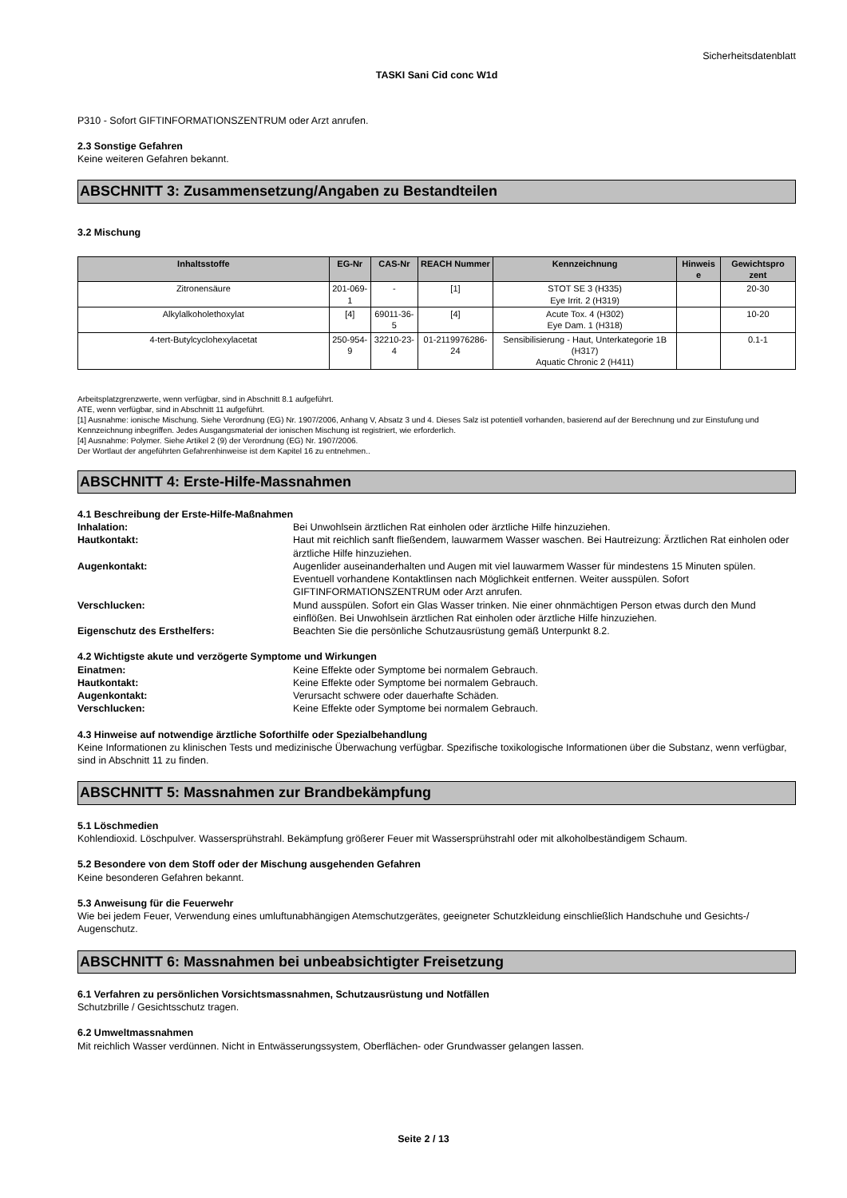Sicherheitsdatenblatt
TASKI Sani Cid conc W1d
P310 - Sofort GIFTINFORMATIONSZENTRUM oder Arzt anrufen.
2.3 Sonstige Gefahren
Keine weiteren Gefahren bekannt.
ABSCHNITT 3: Zusammensetzung/Angaben zu Bestandteilen
3.2 Mischung
| Inhaltsstoffe | EG-Nr | CAS-Nr | REACH Nummer | Kennzeichnung | Hinweis e | Gewichtspro zent |
| --- | --- | --- | --- | --- | --- | --- |
| Zitronensäure | 201-069-1 | - | [1] | STOT SE 3 (H335) Eye Irrit. 2 (H319) | | 20-30 |
| Alkylalkoholethoxylat | [4] | 69011-36-5 | [4] | Acute Tox. 4 (H302) Eye Dam. 1 (H318) | | 10-20 |
| 4-tert-Butylcyclohexylacetat | 250-954-9 | 32210-23-4 | 01-2119976286-24 | Sensibilisierung - Haut, Unterkategorie 1B (H317) Aquatic Chronic 2 (H411) | | 0.1-1 |
Arbeitsplatzgrenzwerte, wenn verfügbar, sind in Abschnitt 8.1 aufgeführt.
ATE, wenn verfügbar, sind in Abschnitt 11 aufgeführt.
[1] Ausnahme: ionische Mischung. Siehe Verordnung (EG) Nr. 1907/2006, Anhang V, Absatz 3 und 4. Dieses Salz ist potentiell vorhanden, basierend auf der Berechnung und zur Einstufung und Kennzeichnung inbegriffen. Jedes Ausgangsmaterial der ionischen Mischung ist registriert, wie erforderlich.
[4] Ausnahme: Polymer. Siehe Artikel 2 (9) der Verordnung (EG) Nr. 1907/2006.
Der Wortlaut der angeführten Gefahrenhinweise ist dem Kapitel 16 zu entnehmen..
ABSCHNITT 4: Erste-Hilfe-Massnahmen
4.1 Beschreibung der Erste-Hilfe-Maßnahmen
Inhalation: Bei Unwohlsein ärztlichen Rat einholen oder ärztliche Hilfe hinzuziehen.
Hautkontakt: Haut mit reichlich sanft fließendem, lauwarmem Wasser waschen. Bei Hautreizung: Ärztlichen Rat einholen oder ärztliche Hilfe hinzuziehen.
Augenkontakt: Augenlider auseinanderhalten und Augen mit viel lauwarmem Wasser für mindestens 15 Minuten spülen. Eventuell vorhandene Kontaktlinsen nach Möglichkeit entfernen. Weiter ausspülen. Sofort GIFTINFORMATIONSZENTRUM oder Arzt anrufen.
Verschlucken: Mund ausspülen. Sofort ein Glas Wasser trinken. Nie einer ohnmächtigen Person etwas durch den Mund einflößen. Bei Unwohlsein ärztlichen Rat einholen oder ärztliche Hilfe hinzuziehen.
Eigenschutz des Ersthelfers: Beachten Sie die persönliche Schutzausrüstung gemäß Unterpunkt 8.2.
4.2 Wichtigste akute und verzögerte Symptome und Wirkungen
Einatmen: Keine Effekte oder Symptome bei normalem Gebrauch.
Hautkontakt: Keine Effekte oder Symptome bei normalem Gebrauch.
Augenkontakt: Verursacht schwere oder dauerhafte Schäden.
Verschlucken: Keine Effekte oder Symptome bei normalem Gebrauch.
4.3 Hinweise auf notwendige ärztliche Soforthilfe oder Spezialbehandlung
Keine Informationen zu klinischen Tests und medizinische Überwachung verfügbar. Spezifische toxikologische Informationen über die Substanz, wenn verfügbar, sind in Abschnitt 11 zu finden.
ABSCHNITT 5: Massnahmen zur Brandbekämpfung
5.1 Löschmedien
Kohlendioxid. Löschpulver. Wassersprühstrahl. Bekämpfung größerer Feuer mit Wassersprühstrahl oder mit alkoholbeständigem Schaum.
5.2 Besondere von dem Stoff oder der Mischung ausgehenden Gefahren
Keine besonderen Gefahren bekannt.
5.3 Anweisung für die Feuerwehr
Wie bei jedem Feuer, Verwendung eines umluftunabhängigen Atemschutzgerätes, geeigneter Schutzkleidung einschließlich Handschuhe und Gesichts-/ Augenschutz.
ABSCHNITT 6: Massnahmen bei unbeabsichtigter Freisetzung
6.1 Verfahren zu persönlichen Vorsichtsmassnahmen, Schutzausrüstung und Notfällen
Schutzbrille / Gesichtsschutz tragen.
6.2 Umweltmassnahmen
Mit reichlich Wasser verdünnen. Nicht in Entwässerungssystem, Oberflächen- oder Grundwasser gelangen lassen.
Seite 2 / 13